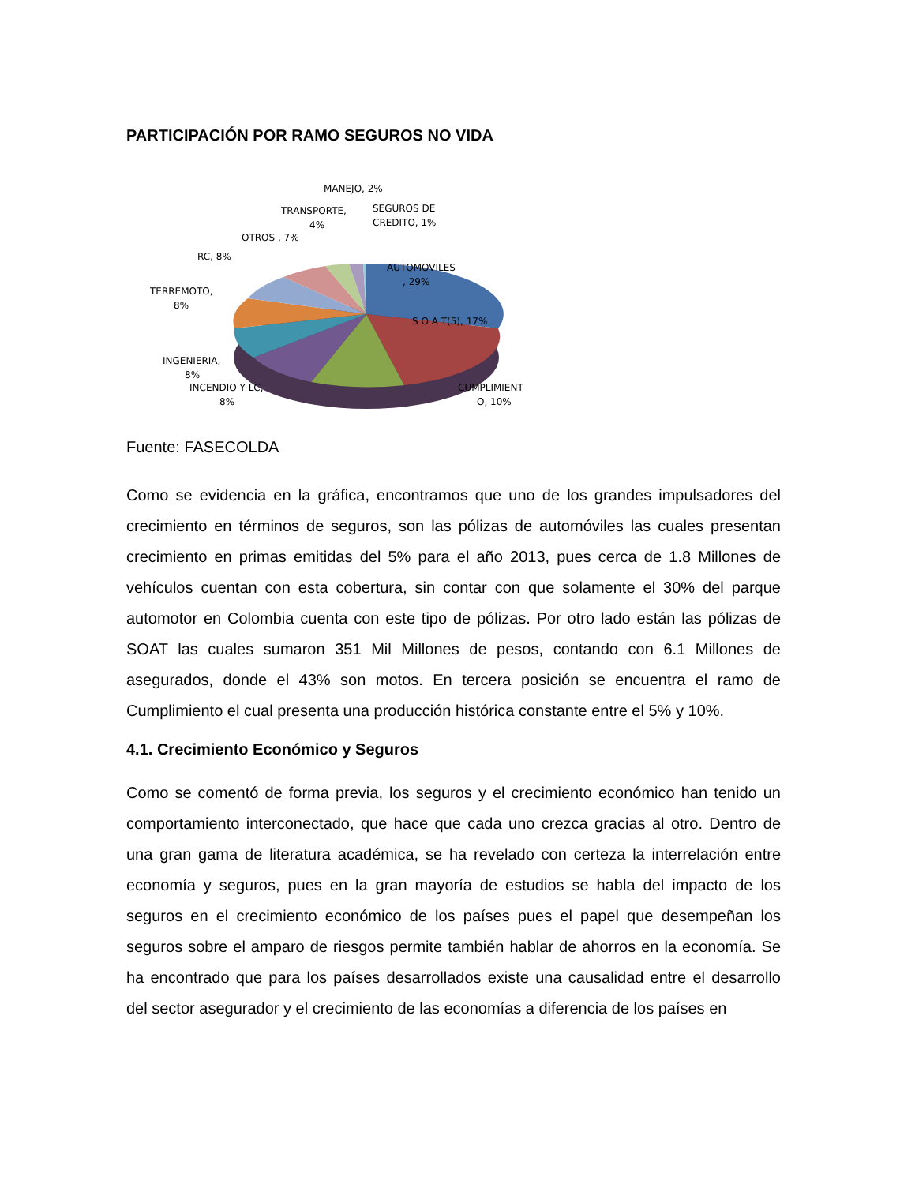PARTICIPACIÓN POR RAMO SEGUROS NO VIDA
MANEJO, 2%
TRANSPORTE,
4%
SEGUROS DE
CREDITO, 1%
OTROS , 7%
RC, 8%
TERREMOTO,
8%
AUTOMOVILES
, 29%
S O A T(5), 17%
INGENIERIA,
8%
INCENDIO Y LC,
8%
CUMPLIMIENT
O, 10%
Fuente: FASECOLDA
Como se evidencia en la gráfica, encontramos que uno de los grandes impulsadores del crecimiento en términos de seguros, son las pólizas de automóviles las cuales presentan crecimiento en primas emitidas del 5% para el año 2013, pues cerca de 1.8 Millones de vehículos cuentan con esta cobertura, sin contar con que solamente el 30% del parque automotor en Colombia cuenta con este tipo de pólizas. Por otro lado están las pólizas de SOAT las cuales sumaron 351 Mil Millones de pesos, contando con 6.1 Millones de asegurados, donde el 43% son motos. En tercera posición se encuentra el ramo de Cumplimiento el cual presenta una producción histórica constante entre el 5% y 10%.
4.1. Crecimiento Económico y Seguros
Como se comentó de forma previa, los seguros y el crecimiento económico han tenido un comportamiento interconectado, que hace que cada uno crezca gracias al otro. Dentro de una gran gama de literatura académica, se ha revelado con certeza la interrelación entre economía y seguros, pues en la gran mayoría de estudios se habla del impacto de los seguros en el crecimiento económico de los países pues el papel que desempeñan los seguros sobre el amparo de riesgos permite también hablar de ahorros en la economía. Se ha encontrado que para los países desarrollados existe una causalidad entre el desarrollo del sector asegurador y el crecimiento de las economías a diferencia de los países en